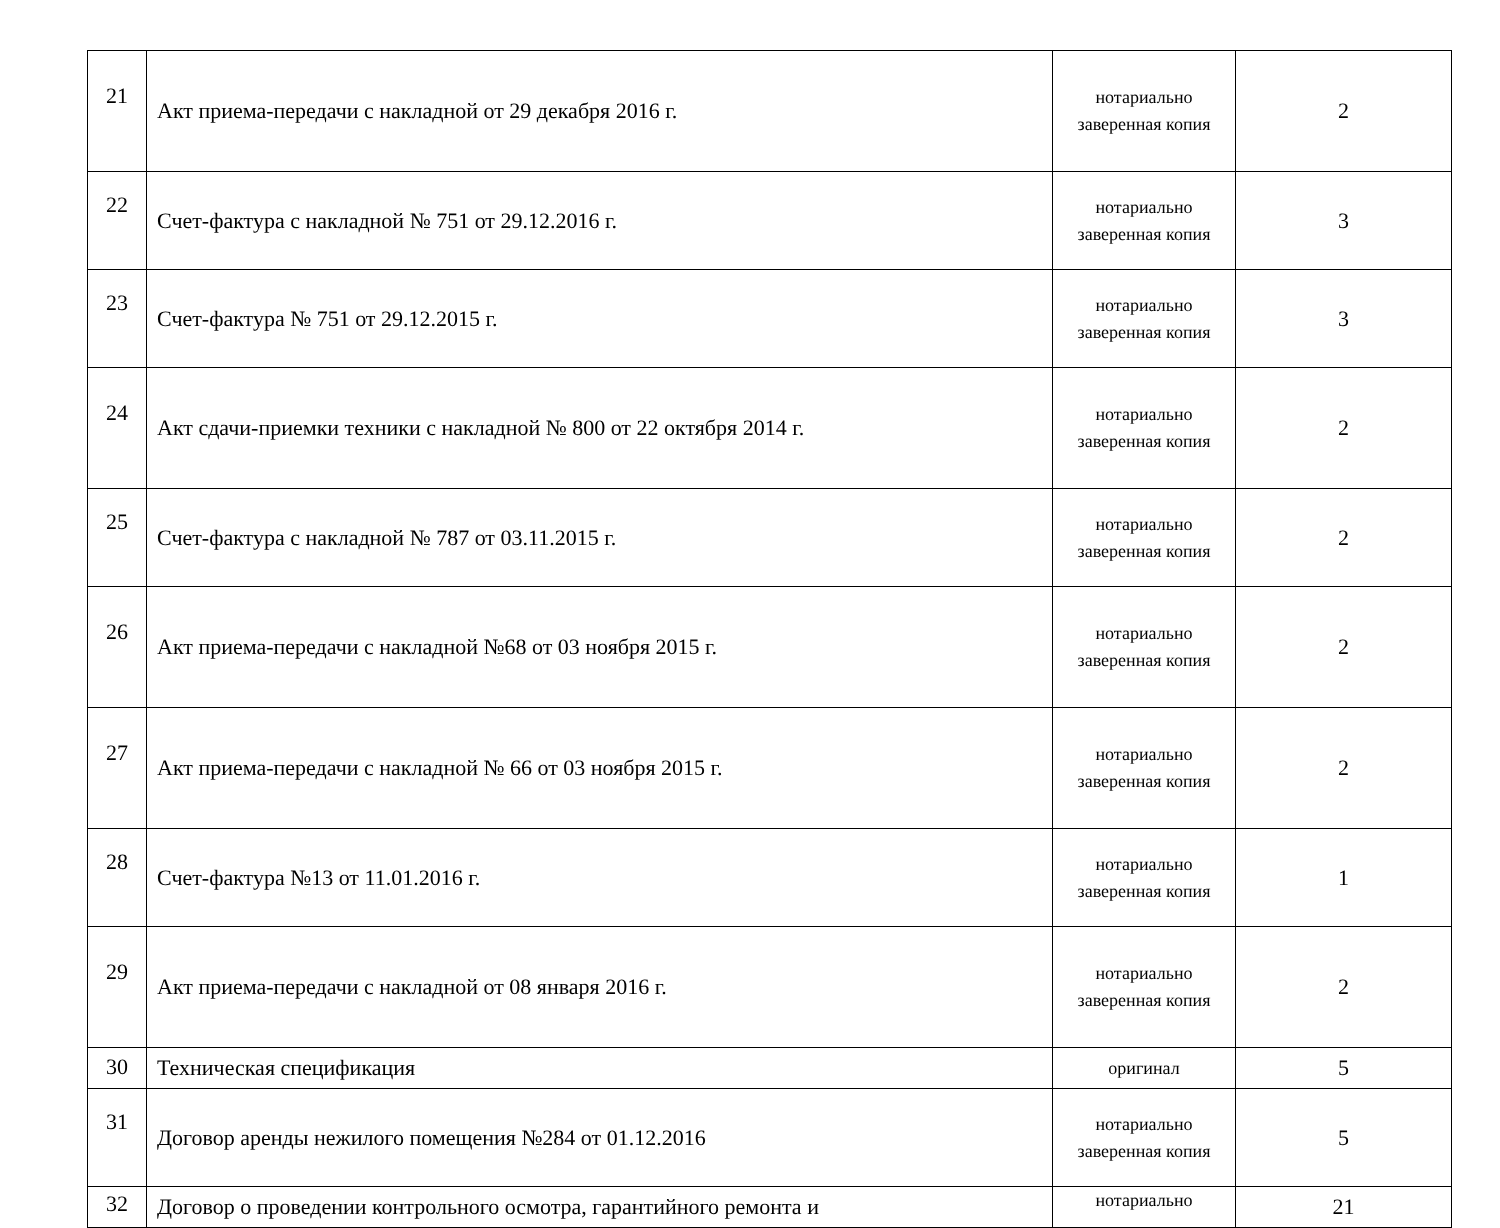| 21 | Акт приема-передачи с накладной от 29 декабря 2016 г. | нотариально заверенная копия | 2 |
| 22 | Счет-фактура с накладной № 751 от 29.12.2016 г. | нотариально заверенная копия | 3 |
| 23 | Счет-фактура № 751 от 29.12.2015 г. | нотариально заверенная копия | 3 |
| 24 | Акт сдачи-приемки техники с накладной № 800 от 22 октября 2014 г. | нотариально заверенная копия | 2 |
| 25 | Счет-фактура с накладной № 787 от 03.11.2015 г. | нотариально заверенная копия | 2 |
| 26 | Акт приема-передачи с накладной №68 от 03 ноября 2015 г. | нотариально заверенная копия | 2 |
| 27 | Акт приема-передачи с накладной № 66 от 03 ноября 2015 г. | нотариально заверенная копия | 2 |
| 28 | Счет-фактура №13 от 11.01.2016 г. | нотариально заверенная копия | 1 |
| 29 | Акт приема-передачи с накладной от 08 января 2016 г. | нотариально заверенная копия | 2 |
| 30 | Техническая спецификация | оригинал | 5 |
| 31 | Договор аренды нежилого помещения №284 от 01.12.2016 | нотариально заверенная копия | 5 |
| 32 | Договор о проведении контрольного осмотра, гарантийного ремонта и | нотариально | 21 |